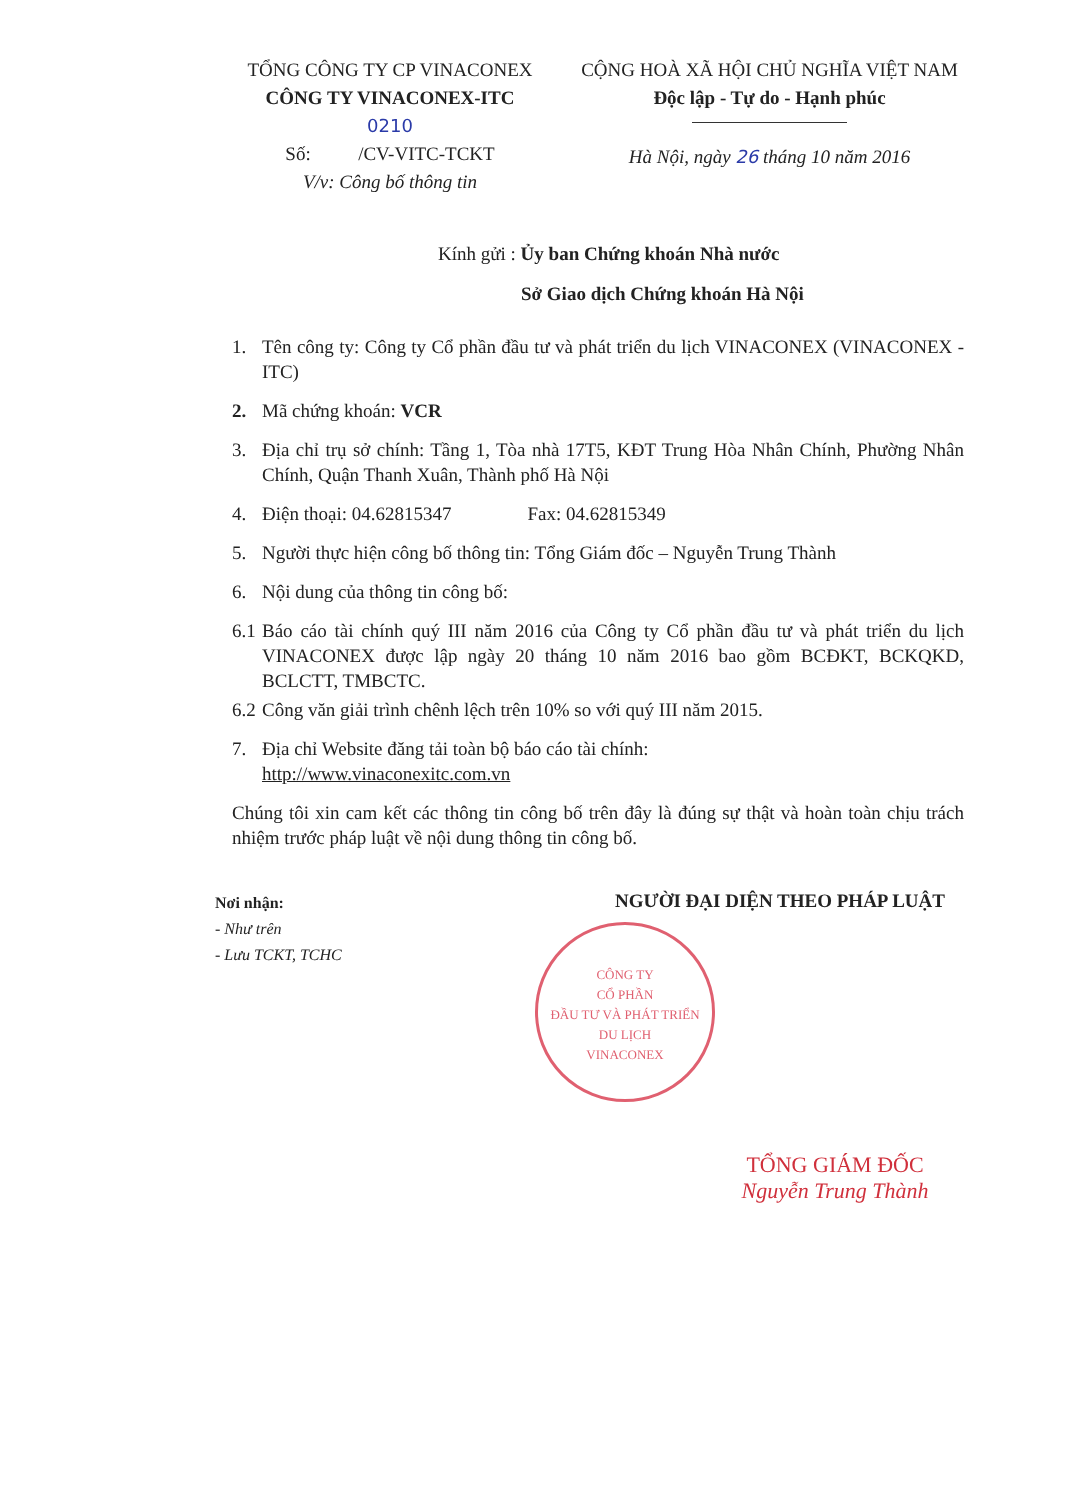TỔNG CÔNG TY CP VINACONEX
CÔNG TY VINACONEX-ITC
0210
Số: /CV-VITC-TCKT
V/v: Công bố thông tin
CỘNG HOÀ XÃ HỘI CHỦ NGHĨA VIỆT NAM
Độc lập - Tự do - Hạnh phúc
Hà Nội, ngày 26 tháng 10 năm 2016
Kính gửi : Ủy ban Chứng khoán Nhà nước
Sở Giao dịch Chứng khoán Hà Nội
1. Tên công ty: Công ty Cổ phần đầu tư và phát triển du lịch VINACONEX (VINACONEX - ITC)
2. Mã chứng khoán: VCR
3. Địa chỉ trụ sở chính: Tầng 1, Tòa nhà 17T5, KĐT Trung Hòa Nhân Chính, Phường Nhân Chính, Quận Thanh Xuân, Thành phố Hà Nội
4. Điện thoại: 04.62815347 Fax: 04.62815349
5. Người thực hiện công bố thông tin: Tổng Giám đốc – Nguyễn Trung Thành
6. Nội dung của thông tin công bố:
6.1 Báo cáo tài chính quý III năm 2016 của Công ty Cổ phần đầu tư và phát triển du lịch VINACONEX được lập ngày 20 tháng 10 năm 2016 bao gồm BCĐKT, BCKQKD, BCLCTT, TMBCTC.
6.2 Công văn giải trình chênh lệch trên 10% so với quý III năm 2015.
7. Địa chỉ Website đăng tải toàn bộ báo cáo tài chính:
http://www.vinaconexitc.com.vn
Chúng tôi xin cam kết các thông tin công bố trên đây là đúng sự thật và hoàn toàn chịu trách nhiệm trước pháp luật về nội dung thông tin công bố.
Nơi nhận:
- Như trên
- Lưu TCKT, TCHC
NGƯỜI ĐẠI DIỆN THEO PHÁP LUẬT
CÔNG TY
CỔ PHẦN
ĐẦU TƯ VÀ PHÁT TRIỂN
DU LỊCH
VINACONEX
TỔNG GIÁM ĐỐC
Nguyễn Trung Thành